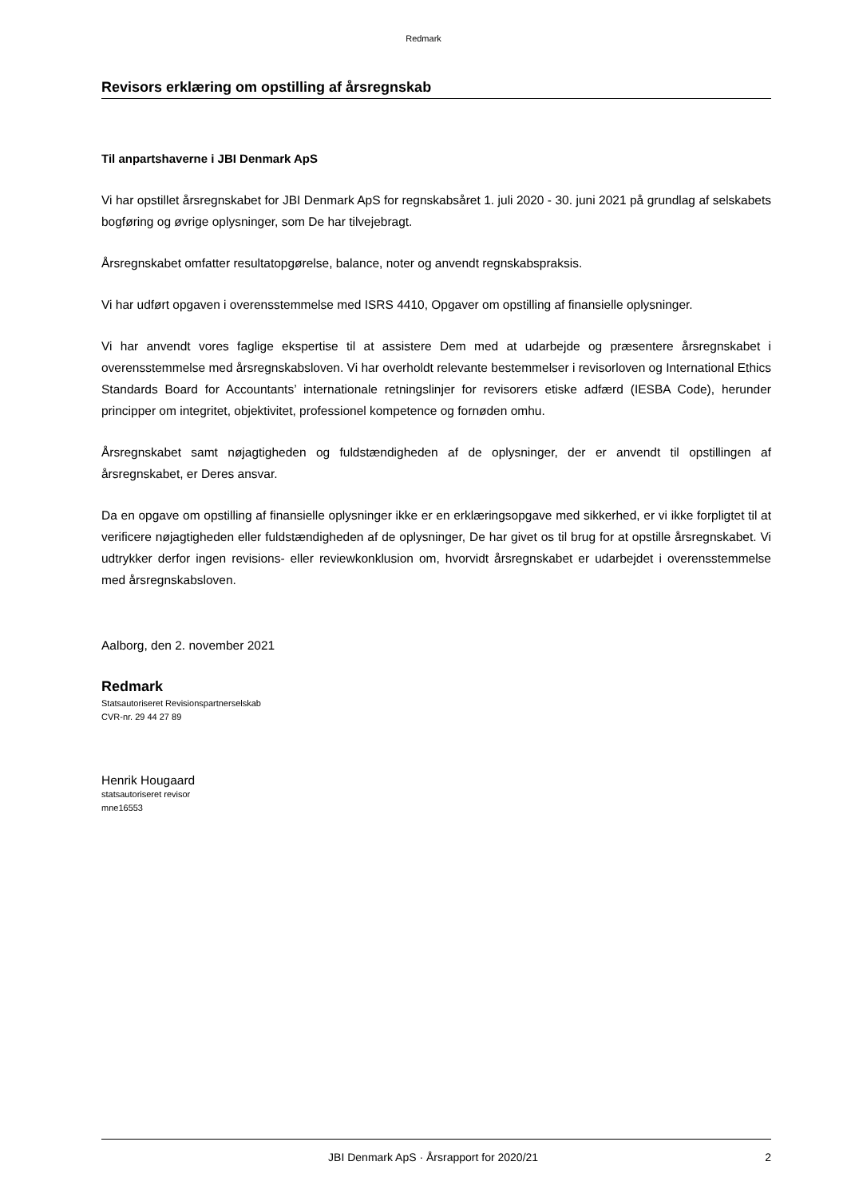Redmark
Revisors erklæring om opstilling af årsregnskab
Til anpartshaverne i JBI Denmark ApS
Vi har opstillet årsregnskabet for JBI Denmark ApS for regnskabsåret 1. juli 2020 - 30. juni 2021 på grundlag af selskabets bogføring og øvrige oplysninger, som De har tilvejebragt.
Årsregnskabet omfatter resultatopgørelse, balance, noter og anvendt regnskabspraksis.
Vi har udført opgaven i overensstemmelse med ISRS 4410, Opgaver om opstilling af finansielle oplysninger.
Vi har anvendt vores faglige ekspertise til at assistere Dem med at udarbejde og præsentere årsregnskabet i overensstemmelse med årsregnskabsloven. Vi har overholdt relevante bestemmelser i revisorloven og International Ethics Standards Board for Accountants’ internationale retningslinjer for revisorers etiske adfærd (IESBA Code), herunder principper om integritet, objektivitet, professionel kompetence og fornøden omhu.
Årsregnskabet samt nøjagtigheden og fuldstændigheden af de oplysninger, der er anvendt til opstillingen af årsregnskabet, er Deres ansvar.
Da en opgave om opstilling af finansielle oplysninger ikke er en erklæringsopgave med sikkerhed, er vi ikke forpligtet til at verificere nøjagtigheden eller fuldstændigheden af de oplysninger, De har givet os til brug for at opstille årsregnskabet. Vi udtrykker derfor ingen revisions- eller reviewkonklusion om, hvorvidt årsregnskabet er udarbejdet i overensstemmelse med årsregnskabsloven.
Aalborg, den 2. november 2021
Redmark
Statsautoriseret Revisionspartnerselskab
CVR-nr. 29 44 27 89
Henrik Hougaard
statsautoriseret revisor
mne16553
JBI Denmark ApS · Årsrapport for 2020/21 2